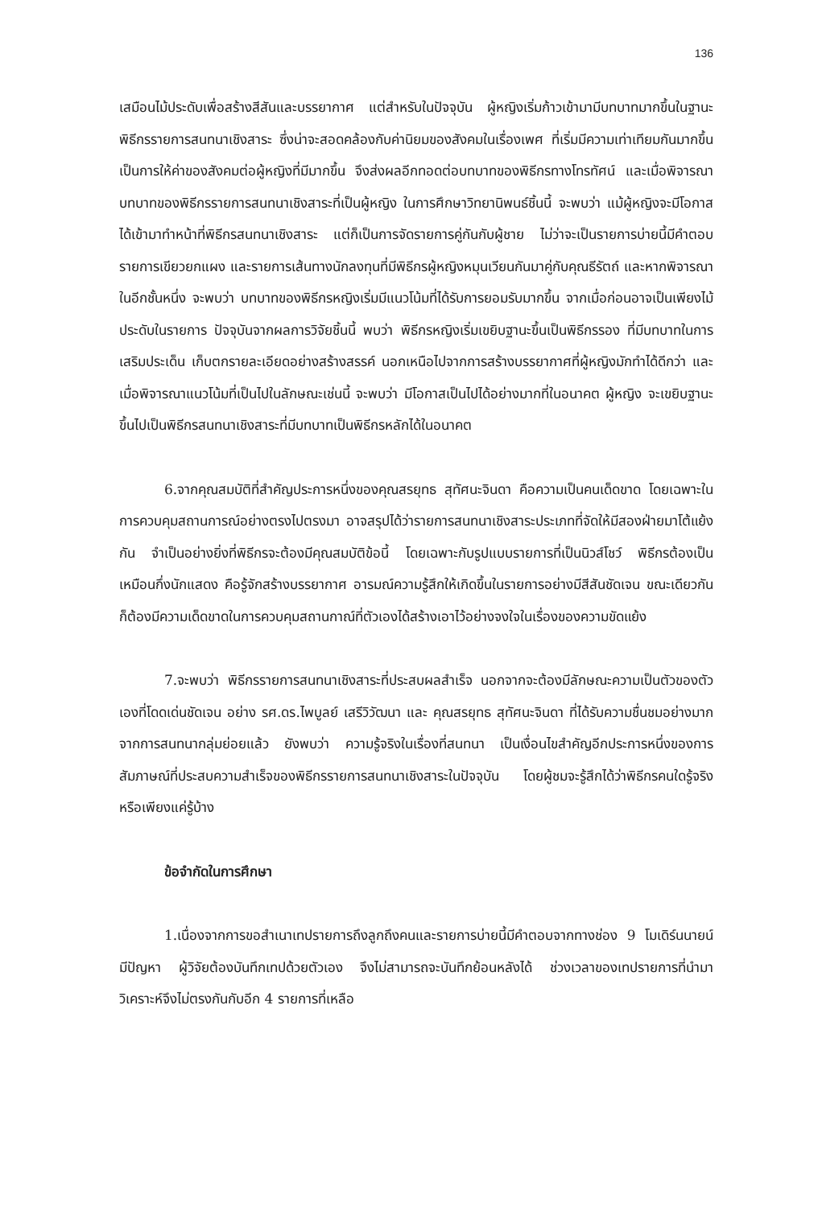136
เสมือนไม้ประดับเพื่อสร้างสีสันและบรรยากาศ แต่สำหรับในปัจจุบัน ผู้หญิงเริ่มก้าวเข้ามามีบทบาทมากขึ้นในฐานะพิธีกรรายการสนทนาเชิงสาระ ซึ่งน่าจะสอดคล้องกับค่านิยมของสังคมในเรื่องเพศ ที่เริ่มมีความเท่าเทียมกันมากขึ้น เป็นการให้ค่าของสังคมต่อผู้หญิงที่มีมากขึ้น จึงส่งผลอีกทอดต่อบทบาทของพิธีกรทางโทรทัศน์ และเมื่อพิจารณาบทบาทของพิธีกรรายการสนทนาเชิงสาระที่เป็นผู้หญิง ในการศึกษาวิทยานิพนธ์ชิ้นนี้ จะพบว่า แม้ผู้หญิงจะมีโอกาสได้เข้ามาทำหน้าที่พิธีกรสนทนาเชิงสาระ แต่ก็เป็นการจัดรายการคู่กันกับผู้ชาย ไม่ว่าจะเป็นรายการบ่ายนี้มีคำตอบ รายการเขียวยกแผง และรายการเส้นทางนักลงทุนที่มีพิธีกรผู้หญิงหมุนเวียนกันมาคู่กับคุณธีรัตถ์ และหากพิจารณาในอีกชั้นหนึ่ง จะพบว่า บทบาทของพิธีกรหญิงเริ่มมีแนวโน้มที่ได้รับการยอมรับมากขึ้น จากเมื่อก่อนอาจเป็นเพียงไม้ประดับในรายการ ปัจจุบันจากผลการวิจัยชิ้นนี้ พบว่า พิธีกรหญิงเริ่มเขยิบฐานะขึ้นเป็นพิธีกรรอง ที่มีบทบาทในการเสริมประเด็น เก็บตกรายละเอียดอย่างสร้างสรรค์ นอกเหนือไปจากการสร้างบรรยากาศที่ผู้หญิงมักทำได้ดีกว่า และเมื่อพิจารณาแนวโน้มที่เป็นไปในลักษณะเช่นนี้ จะพบว่า มีโอกาสเป็นไปได้อย่างมากที่ในอนาคต ผู้หญิง จะเขยิบฐานะขึ้นไปเป็นพิธีกรสนทนาเชิงสาระที่มีบทบาทเป็นพิธีกรหลักได้ในอนาคต
6.จากคุณสมบัติที่สำคัญประการหนึ่งของคุณสรยุทธ สุทัศนะจินดา คือความเป็นคนเด็ดขาด โดยเฉพาะในการควบคุมสถานการณ์อย่างตรงไปตรงมา อาจสรุปได้ว่ารายการสนทนาเชิงสาระประเภทที่จัดให้มีสองฝ่ายมาโต้แย้งกัน จำเป็นอย่างยิ่งที่พิธีกรจะต้องมีคุณสมบัติข้อนี้ โดยเฉพาะกับรูปแบบรายการที่เป็นนิวส์โชว์ พิธีกรต้องเป็นเหมือนกึ่งนักแสดง คือรู้จักสร้างบรรยากาศ อารมณ์ความรู้สึกให้เกิดขึ้นในรายการอย่างมีสีสันชัดเจน ขณะเดียวกันก็ต้องมีความเด็ดขาดในการควบคุมสถานกาณ์ที่ตัวเองได้สร้างเอาไว้อย่างจงใจในเรื่องของความขัดแย้ง
7.จะพบว่า พิธีกรรายการสนทนาเชิงสาระที่ประสบผลสำเร็จ นอกจากจะต้องมีลักษณะความเป็นตัวของตัวเองที่โดดเด่นชัดเจน อย่าง รศ.ดร.ไพบูลย์ เสรีวิวัฒนา และ คุณสรยุทธ สุทัศนะจินดา ที่ได้รับความชื่นชมอย่างมากจากการสนทนากลุ่มย่อยแล้ว ยังพบว่า ความรู้จริงในเรื่องที่สนทนา เป็นเงื่อนไขสำคัญอีกประการหนึ่งของการสัมภาษณ์ที่ประสบความสำเร็จของพิธีกรรายการสนทนาเชิงสาระในปัจจุบัน โดยผู้ชมจะรู้สึกได้ว่าพิธีกรคนใดรู้จริง หรือเพียงแค่รู้บ้าง
ข้อจำกัดในการศึกษา
1.เนื่องจากการขอสำเนาเทปรายการถึงลูกถึงคนและรายการบ่ายนี้มีคำตอบจากทางช่อง 9 โมเดิร์นนายน์ มีปัญหา ผู้วิจัยต้องบันทึกเทปด้วยตัวเอง จึงไม่สามารถจะบันทึกย้อนหลังได้ ช่วงเวลาของเทปรายการที่นำมาวิเคราะห์จึงไม่ตรงกันกับอีก 4 รายการที่เหลือ